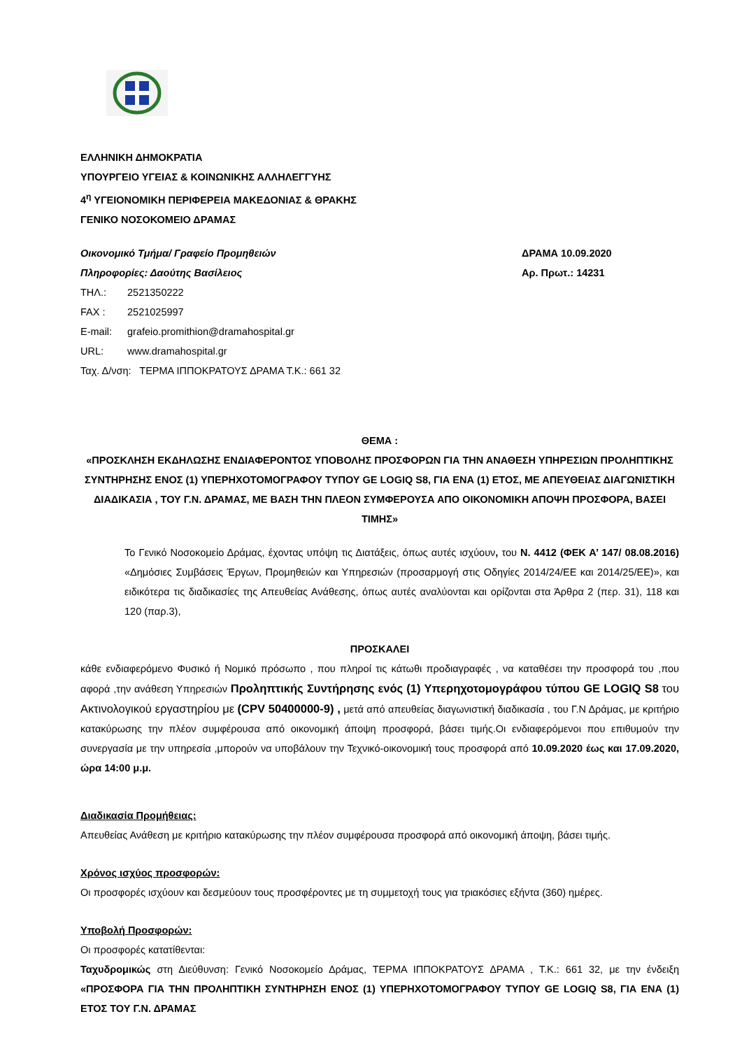ΕΛΛΗΝΙΚΗ ΔΗΜΟΚΡΑΤΙΑ
ΥΠΟΥΡΓΕΙΟ ΥΓΕΙΑΣ & ΚΟΙΝΩΝΙΚΗΣ ΑΛΛΗΛΕΓΓΥΗΣ
4<sup>η</sup> ΥΓΕΙΟΝΟΜΙΚΗ ΠΕΡΙΦΕΡΕΙΑ ΜΑΚΕΔΟΝΙΑΣ & ΘΡΑΚΗΣ
ΓΕΝΙΚΟ ΝΟΣΟΚΟΜΕΙΟ ΔΡΑΜΑΣ
Οικονομικό Τμήμα/ Γραφείο Προμηθειών ΔΡΑΜΑ 10.09.2020
Πληροφορίες: Δαούτης Βασίλειος Αρ. Πρωτ.: 14231
ΤΗΛ.: 2521350222
FAX : 2521025997
E-mail: grafeio.promithion@dramahospital.gr
URL: www.dramahospital.gr
Ταχ. Δ/νση: ΤΕΡΜΑ ΙΠΠΟΚΡΑΤΟΥΣ ΔΡΑΜΑ Τ.Κ.: 661 32
ΘΕΜΑ :
«ΠΡΟΣΚΛΗΣΗ ΕΚΔΗΛΩΣΗΣ ΕΝΔΙΑΦΕΡΟΝΤΟΣ ΥΠΟΒΟΛΗΣ ΠΡΟΣΦΟΡΩΝ ΓΙΑ ΤΗΝ ΑΝΑΘΕΣΗ ΥΠΗΡΕΣΙΩΝ ΠΡΟΛΗΠΤΙΚΗΣ ΣΥΝΤΗΡΗΣΗΣ ΕΝΟΣ (1) ΥΠΕΡΗΧΟΤΟΜΟΓΡΑΦΟΥ ΤΥΠΟΥ GE LOGIQ S8, ΓΙΑ ΕΝΑ (1) ΕΤΟΣ, ΜΕ ΑΠΕΥΘΕΙΑΣ ΔΙΑΓΩΝΙΣΤΙΚΗ ΔΙΑΔΙΚΑΣΙΑ , ΤΟΥ Γ.Ν. ΔΡΑΜΑΣ, ΜΕ ΒΑΣΗ ΤΗΝ ΠΛΕΟΝ ΣΥΜΦΕΡΟΥΣΑ ΑΠΟ ΟΙΚΟΝΟΜΙΚΗ ΑΠΟΨΗ ΠΡΟΣΦΟΡΑ, ΒΑΣΕΙ ΤΙΜΗΣ»
Το Γενικό Νοσοκομείο Δράμας, έχοντας υπόψη τις Διατάξεις, όπως αυτές ισχύουν, του Ν. 4412 (ΦΕΚ Α’ 147/ 08.08.2016) «Δημόσιες Συμβάσεις Έργων, Προμηθειών και Υπηρεσιών (προσαρμογή στις Οδηγίες 2014/24/ΕΕ και 2014/25/ΕΕ)», και ειδικότερα τις διαδικασίες της Απευθείας Ανάθεσης, όπως αυτές αναλύονται και ορίζονται στα Άρθρα 2 (περ. 31), 118 και 120 (παρ.3),
ΠΡΟΣΚΑΛΕΙ
κάθε ενδιαφερόμενο Φυσικό ή Νομικό πρόσωπο , που πληροί τις κάτωθι προδιαγραφές , να καταθέσει την προσφορά του ,που αφορά ,την ανάθεση Υπηρεσιών Προληπτικής Συντήρησης ενός (1) Υπερηχοτομογράφου τύπου GE LOGIQ S8 του Ακτινολογικού εργαστηρίου με (CPV 50400000-9) , μετά από απευθείας διαγωνιστική διαδικασία , του Γ.Ν Δράμας, με κριτήριο κατακύρωσης την πλέον συμφέρουσα από οικονομική άποψη προσφορά, βάσει τιμής.Οι ενδιαφερόμενοι που επιθυμούν την συνεργασία με την υπηρεσία ,μπορούν να υποβάλουν την Τεχνικό-οικονομική τους προσφορά από 10.09.2020 έως και 17.09.2020, ώρα 14:00 μ.μ.
Διαδικασία Προμήθειας:
Απευθείας Ανάθεση με κριτήριο κατακύρωσης την πλέον συμφέρουσα προσφορά από οικονομική άποψη, βάσει τιμής.
Χρόνος ισχύος προσφορών:
Οι προσφορές ισχύουν και δεσμεύουν τους προσφέροντες με τη συμμετοχή τους για τριακόσιες εξήντα (360) ημέρες.
Υποβολή Προσφορών:
Οι προσφορές κατατίθενται:
Ταχυδρομικώς στη Διεύθυνση: Γενικό Νοσοκομείο Δράμας, ΤΕΡΜΑ ΙΠΠΟΚΡΑΤΟΥΣ ΔΡΑΜΑ , Τ.Κ.: 661 32, με την ένδειξη «ΠΡΟΣΦΟΡΑ ΓΙΑ ΤΗΝ ΠΡΟΛΗΠΤΙΚΗ ΣΥΝΤΗΡΗΣΗ ΕΝΟΣ (1) ΥΠΕΡΗΧΟΤΟΜΟΓΡΑΦΟΥ ΤΥΠΟΥ GE LOGIQ S8, ΓΙΑ ΕΝΑ (1) ΕΤΟΣ ΤΟΥ Γ.Ν. ΔΡΑΜΑΣ